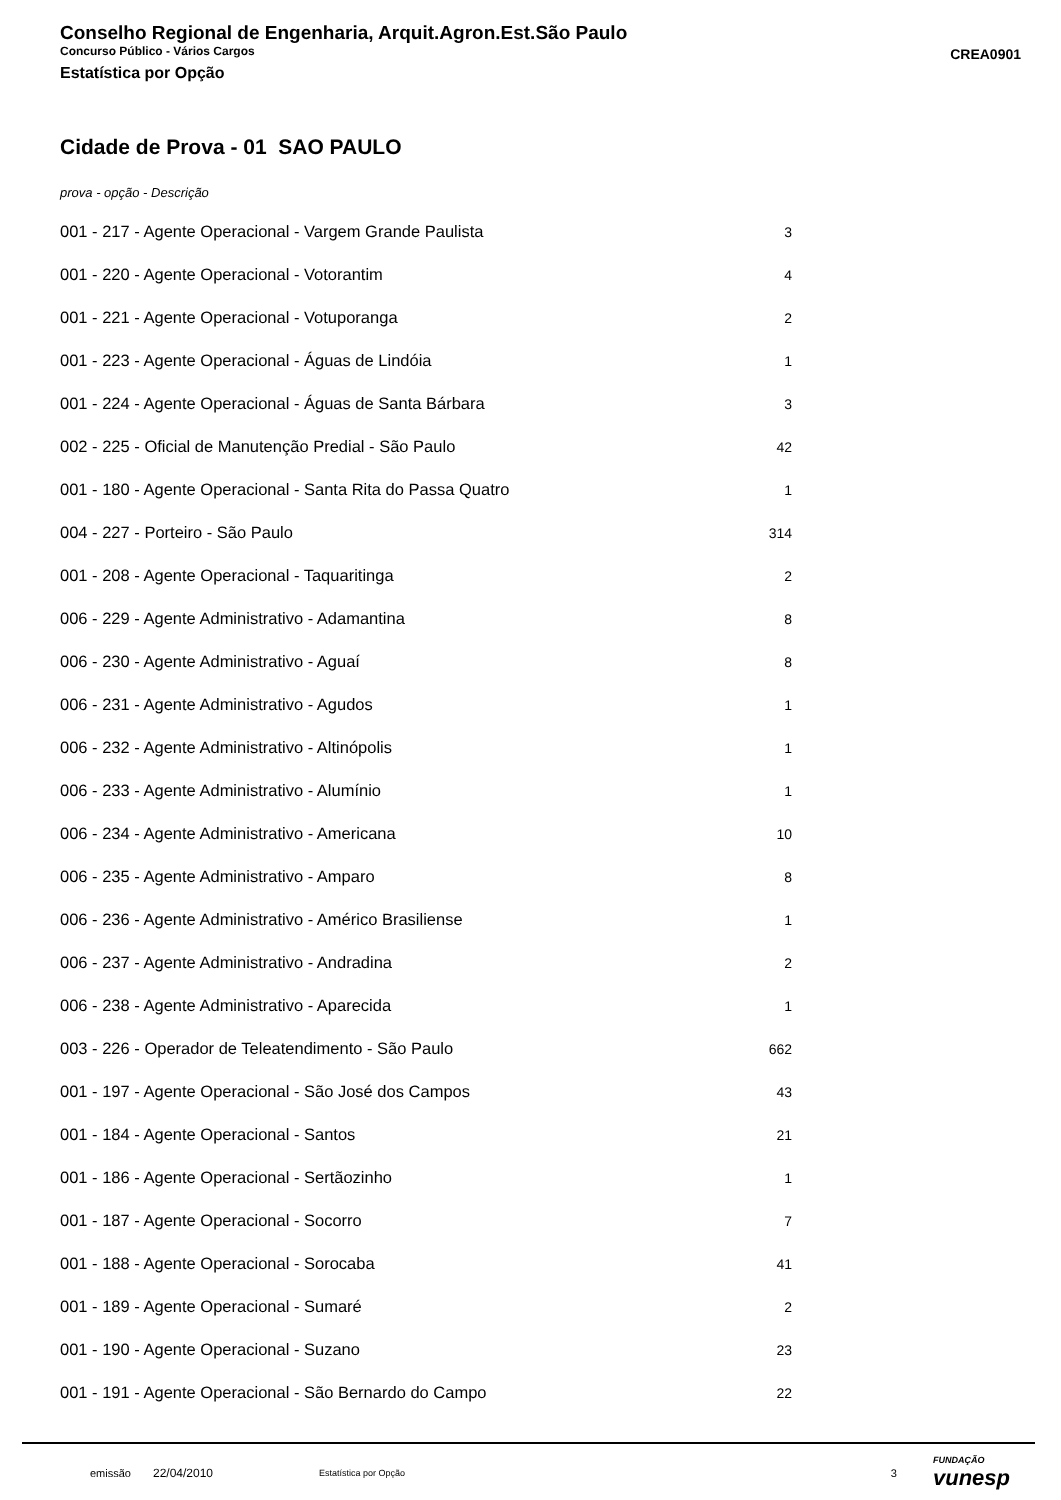Conselho Regional de Engenharia, Arquit.Agron.Est.São Paulo
Concurso Público - Vários Cargos
Estatística por Opção
CREA0901
Cidade de Prova - 01 SAO PAULO
prova - opção - Descrição
| 001 - 217 - Agente Operacional - Vargem Grande Paulista | 3 |
| 001 - 220 - Agente Operacional - Votorantim | 4 |
| 001 - 221 - Agente Operacional - Votuporanga | 2 |
| 001 - 223 - Agente Operacional - Águas de Lindóia | 1 |
| 001 - 224 - Agente Operacional - Águas de Santa Bárbara | 3 |
| 002 - 225 - Oficial de Manutenção Predial - São Paulo | 42 |
| 001 - 180 - Agente Operacional - Santa Rita do Passa Quatro | 1 |
| 004 - 227 - Porteiro - São Paulo | 314 |
| 001 - 208 - Agente Operacional - Taquaritinga | 2 |
| 006 - 229 - Agente Administrativo - Adamantina | 8 |
| 006 - 230 - Agente Administrativo - Aguaí | 8 |
| 006 - 231 - Agente Administrativo - Agudos | 1 |
| 006 - 232 - Agente Administrativo - Altinópolis | 1 |
| 006 - 233 - Agente Administrativo - Alumínio | 1 |
| 006 - 234 - Agente Administrativo - Americana | 10 |
| 006 - 235 - Agente Administrativo - Amparo | 8 |
| 006 - 236 - Agente Administrativo - Américo Brasiliense | 1 |
| 006 - 237 - Agente Administrativo - Andradina | 2 |
| 006 - 238 - Agente Administrativo - Aparecida | 1 |
| 003 - 226 - Operador de Teleatendimento - São Paulo | 662 |
| 001 - 197 - Agente Operacional - São José dos Campos | 43 |
| 001 - 184 - Agente Operacional - Santos | 21 |
| 001 - 186 - Agente Operacional - Sertãozinho | 1 |
| 001 - 187 - Agente Operacional - Socorro | 7 |
| 001 - 188 - Agente Operacional - Sorocaba | 41 |
| 001 - 189 - Agente Operacional - Sumaré | 2 |
| 001 - 190 - Agente Operacional - Suzano | 23 |
| 001 - 191 - Agente Operacional - São Bernardo do Campo | 22 |
emissão 22/04/2010 Estatística por Opção 3 FUNDAÇÃO
vunesp